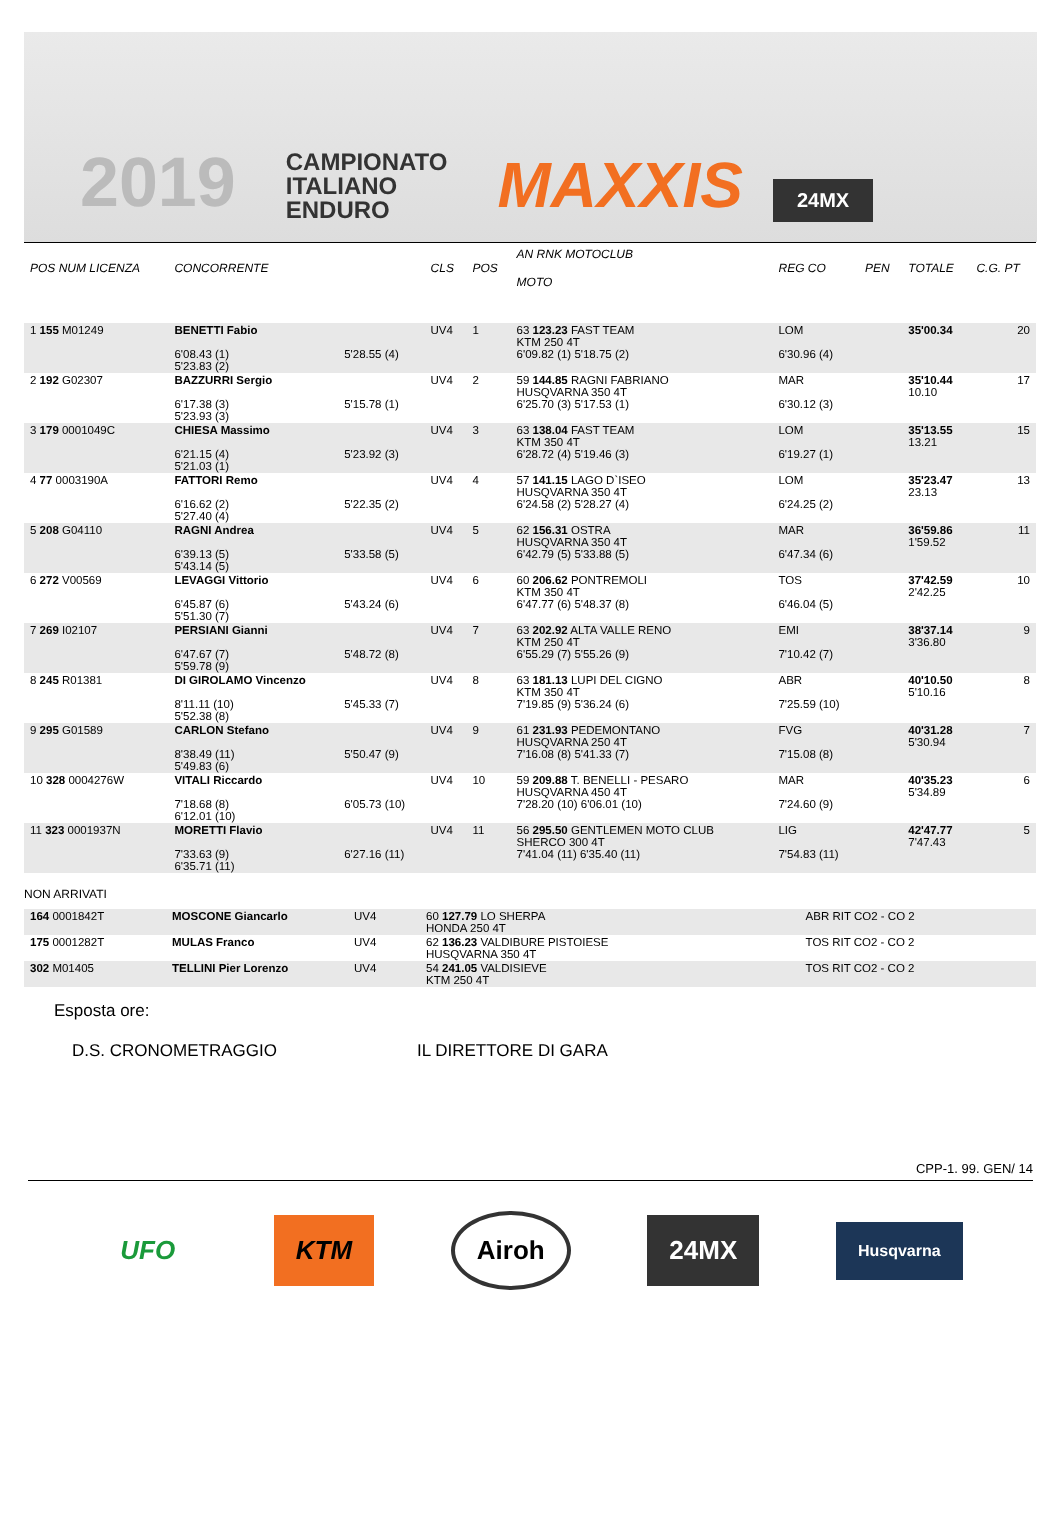2019
CAMPIONATO
ITALIANO
ENDURO
MAXXIS
24MX
| POS NUM LICENZA | CONCORRENTE | | CLS | POS | AN RNK MOTOCLUB MOTO | | REG CO | PEN | TOTALE | C.G. PT |
| --- | --- | --- | --- | --- | --- | --- | --- | --- | --- | --- |
| 1 155 M01249 | BENETTI Fabio 6'08.43 (1) 5'23.83 (2) | 5'28.55 (4) | UV4 | 1 | 63 123.23 FAST TEAM KTM 250 4T 6'09.82 (1) 5'18.75 (2) | | LOM 6'30.96 (4) | | 35'00.34 | 20 |
| 2 192 G02307 | BAZZURRI Sergio 6'17.38 (3) 5'23.93 (3) | 5'15.78 (1) | UV4 | 2 | 59 144.85 RAGNI FABRIANO HUSQVARNA 350 4T 6'25.70 (3) 5'17.53 (1) | | MAR 6'30.12 (3) | | 35'10.44 10.10 | 17 |
| 3 179 0001049C | CHIESA Massimo 6'21.15 (4) 5'21.03 (1) | 5'23.92 (3) | UV4 | 3 | 63 138.04 FAST TEAM KTM 350 4T 6'28.72 (4) 5'19.46 (3) | | LOM 6'19.27 (1) | | 35'13.55 13.21 | 15 |
| 4 77 0003190A | FATTORI Remo 6'16.62 (2) 5'27.40 (4) | 5'22.35 (2) | UV4 | 4 | 57 141.15 LAGO D`ISEO HUSQVARNA 350 4T 6'24.58 (2) 5'28.27 (4) | | LOM 6'24.25 (2) | | 35'23.47 23.13 | 13 |
| 5 208 G04110 | RAGNI Andrea 6'39.13 (5) 5'43.14 (5) | 5'33.58 (5) | UV4 | 5 | 62 156.31 OSTRA HUSQVARNA 350 4T 6'42.79 (5) 5'33.88 (5) | | MAR 6'47.34 (6) | | 36'59.86 1'59.52 | 11 |
| 6 272 V00569 | LEVAGGI Vittorio 6'45.87 (6) 5'51.30 (7) | 5'43.24 (6) | UV4 | 6 | 60 206.62 PONTREMOLI KTM 350 4T 6'47.77 (6) 5'48.37 (8) | | TOS 6'46.04 (5) | | 37'42.59 2'42.25 | 10 |
| 7 269 I02107 | PERSIANI Gianni 6'47.67 (7) 5'59.78 (9) | 5'48.72 (8) | UV4 | 7 | 63 202.92 ALTA VALLE RENO KTM 250 4T 6'55.29 (7) 5'55.26 (9) | | EMI 7'10.42 (7) | | 38'37.14 3'36.80 | 9 |
| 8 245 R01381 | DI GIROLAMO Vincenzo 8'11.11 (10) 5'52.38 (8) | 5'45.33 (7) | UV4 | 8 | 63 181.13 LUPI DEL CIGNO KTM 350 4T 7'19.85 (9) 5'36.24 (6) | | ABR 7'25.59 (10) | | 40'10.50 5'10.16 | 8 |
| 9 295 G01589 | CARLON Stefano 8'38.49 (11) 5'49.83 (6) | 5'50.47 (9) | UV4 | 9 | 61 231.93 PEDEMONTANO HUSQVARNA 250 4T 7'16.08 (8) 5'41.33 (7) | | FVG 7'15.08 (8) | | 40'31.28 5'30.94 | 7 |
| 10 328 0004276W | VITALI Riccardo 7'18.68 (8) 6'12.01 (10) | 6'05.73 (10) | UV4 | 10 | 59 209.88 T. BENELLI - PESARO HUSQVARNA 450 4T 7'28.20 (10) 6'06.01 (10) | | MAR 7'24.60 (9) | | 40'35.23 5'34.89 | 6 |
| 11 323 0001937N | MORETTI Flavio 7'33.63 (9) 6'35.71 (11) | 6'27.16 (11) | UV4 | 11 | 56 295.50 GENTLEMEN MOTO CLUB SHERCO 300 4T 7'41.04 (11) 6'35.40 (11) | | LIG 7'54.83 (11) | | 42'47.77 7'47.43 | 5 |
NON ARRIVATI
| 164 0001842T | MOSCONE Giancarlo | UV4 | 60 127.79 LO SHERPA HONDA 250 4T | ABR RIT CO2 - CO 2 |
| 175 0001282T | MULAS Franco | UV4 | 62 136.23 VALDIBURE PISTOIESE HUSQVARNA 350 4T | TOS RIT CO2 - CO 2 |
| 302 M01405 | TELLINI Pier Lorenzo | UV4 | 54 241.05 VALDISIEVE KTM 250 4T | TOS RIT CO2 - CO 2 |
Esposta ore:
D.S. CRONOMETRAGGIO IL DIRETTORE DI GARA
CPP-1. 99. GEN/ 14
UFO KTM Airoh 24MX
Husqvarna